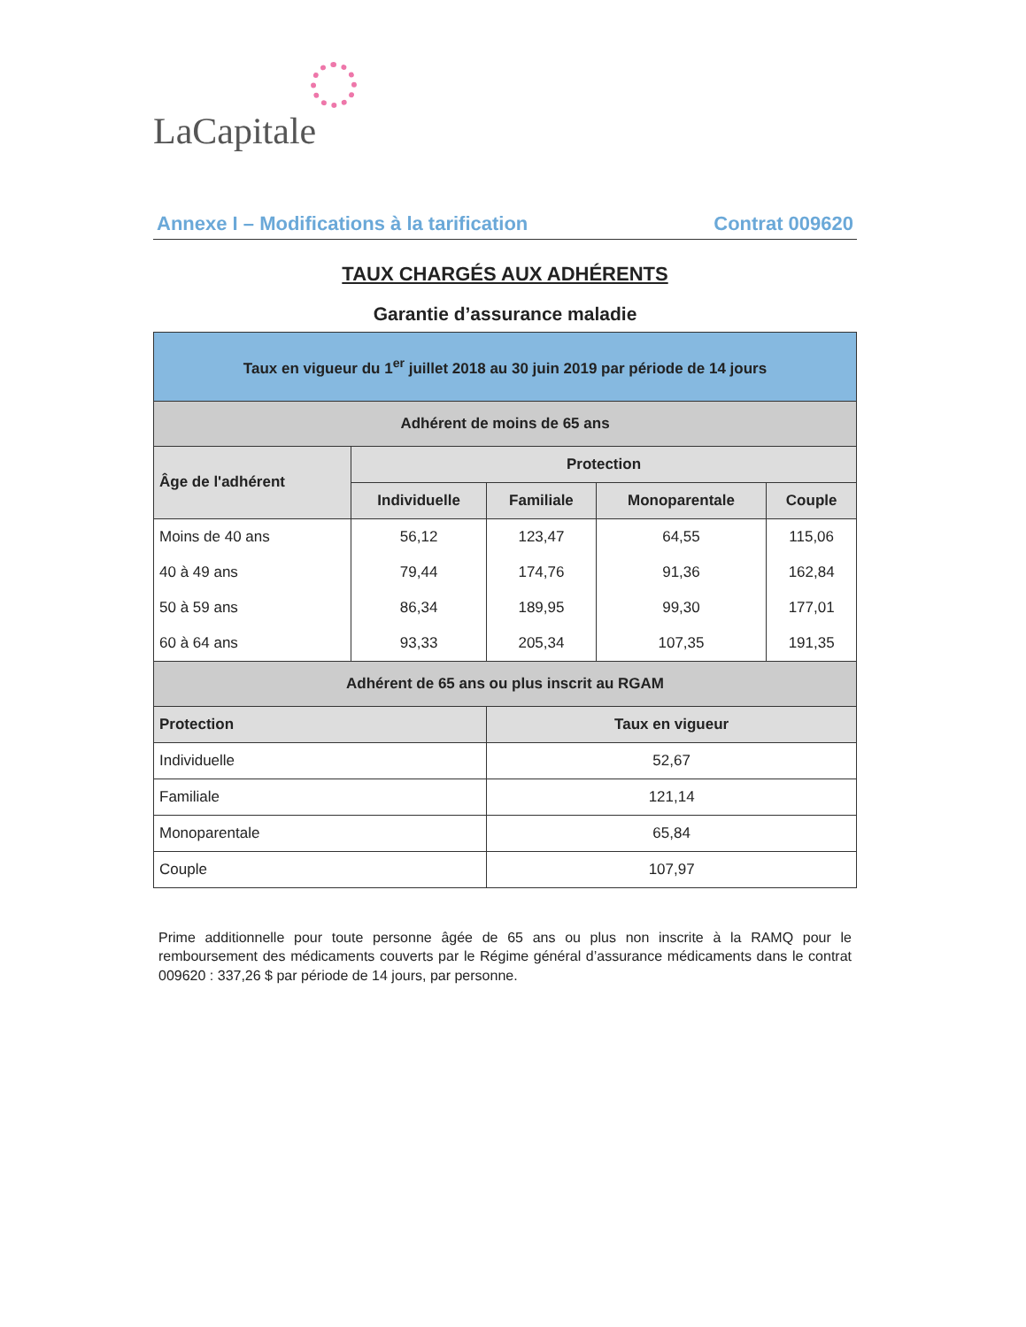LaCapitale
Annexe I – Modifications à la tarification Contrat 009620
TAUX CHARGÉS AUX ADHÉRENTS
Garantie d’assurance maladie
| Taux en vigueur du 1<sup>er</sup> juillet 2018 au 30 juin 2019 par période de 14 jours | | | | |
| Adhérent de moins de 65 ans | | | | |
| Âge de l'adhérent | Protection | | | |
| | Individuelle | Familiale | Monoparentale | Couple |
| Moins de 40 ans | 56,12 | 123,47 | 64,55 | 115,06 |
| 40 à 49 ans | 79,44 | 174,76 | 91,36 | 162,84 |
| 50 à 59 ans | 86,34 | 189,95 | 99,30 | 177,01 |
| 60 à 64 ans | 93,33 | 205,34 | 107,35 | 191,35 |
| Adhérent de 65 ans ou plus inscrit au RGAM | | | | |
| Protection | | Taux en vigueur | | |
| Individuelle | | 52,67 | | |
| Familiale | | 121,14 | | |
| Monoparentale | | 65,84 | | |
| Couple | | 107,97 | | |
Prime additionnelle pour toute personne âgée de 65 ans ou plus non inscrite à la RAMQ pour le remboursement des médicaments couverts par le Régime général d’assurance médicaments dans le contrat 009620 : 337,26 $ par période de 14 jours, par personne.